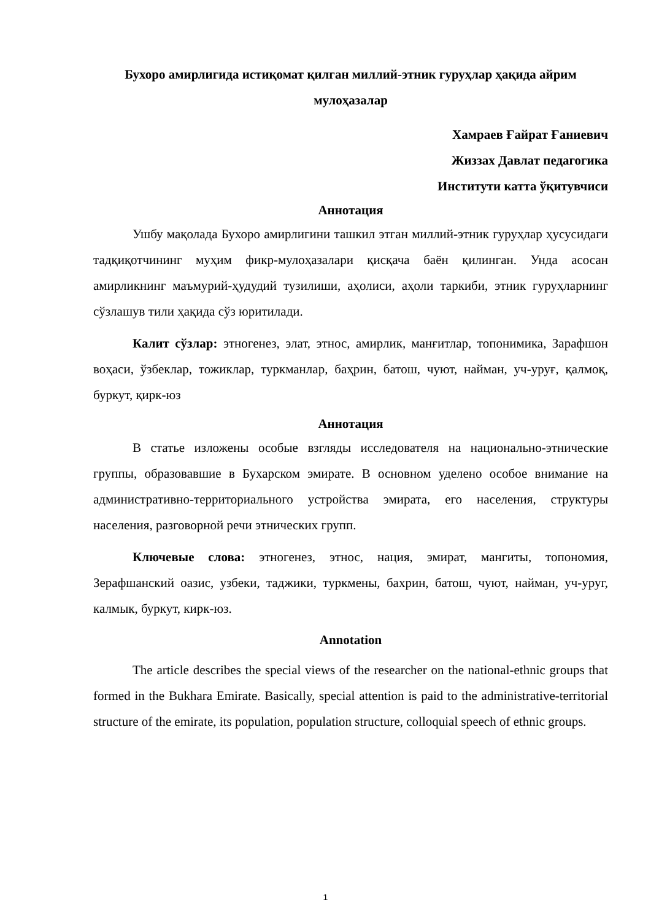Бухоро амирлигида истиқомат қилган миллий-этник гуруҳлар ҳақида айрим мулоҳазалар
Хамраев Ғайрат Ғаниевич
Жиззах Давлат педагогика
Институти катта ўқитувчиси
Аннотация
Ушбу мақолада Бухоро амирлигини ташкил этган миллий-этник гуруҳлар ҳусусидаги тадқиқотчининг муҳим фикр-мулоҳазалари қисқача баён қилинган. Унда асосан амирликнинг маъмурий-ҳудудий тузилиши, аҳолиси, аҳоли таркиби, этник гуруҳларнинг сўзлашув тили ҳақида сўз юритилади.
Калит сўзлар: этногенез, элат, этнос, амирлик, манғитлар, топонимика, Зарафшон воҳаси, ўзбеклар, тожиклар, туркманлар, баҳрин, батош, чуют, найман, уч-уруғ, қалмоқ, буркут, қирк-юз
Аннотация
В статье изложены особые взгляды исследователя на национально-этнические группы, образовавшие в Бухарском эмирате. В основном уделено особое внимание на административно-территориального устройства эмирата, его населения, структуры населения, разговорной речи этнических групп.
Ключевые слова: этногенез, этнос, нация, эмират, мангиты, топономия, Зерафшанский оазис, узбеки, таджики, туркмены, бахрин, батош, чуют, найман, уч-уруг, калмык, буркут, кирк-юз.
Annotation
The article describes the special views of the researcher on the national-ethnic groups that formed in the Bukhara Emirate. Basically, special attention is paid to the administrative-territorial structure of the emirate, its population, population structure, colloquial speech of ethnic groups.
1